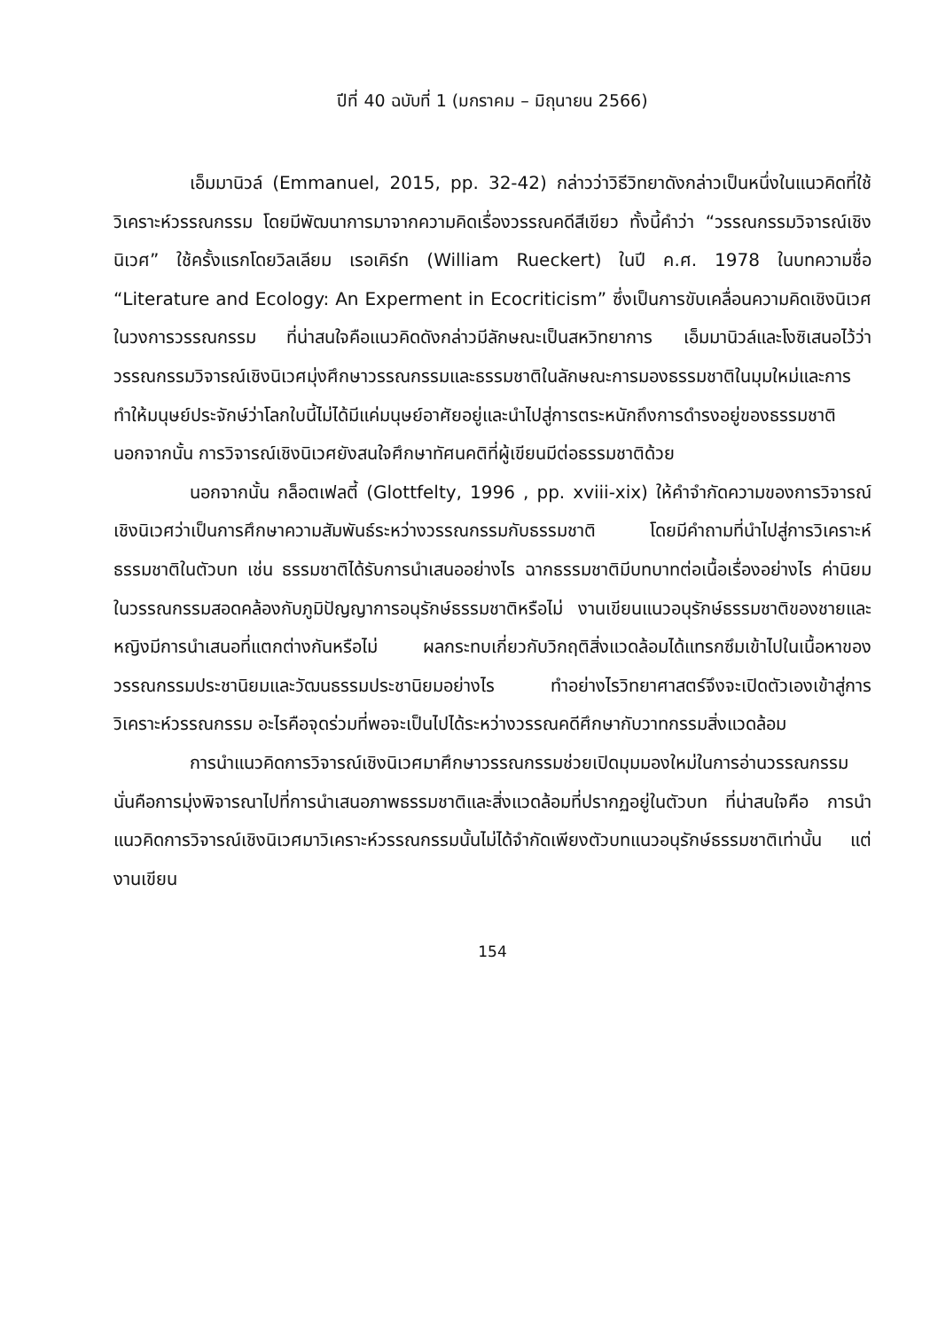ปีที่ 40 ฉบับที่ 1 (มกราคม – มิถุนายน 2566)
เอ็มมานิวล์ (Emmanuel, 2015, pp. 32-42) กล่าวว่าวิธีวิทยาดังกล่าวเป็นหนึ่งในแนวคิดที่ใช้วิเคราะห์วรรณกรรม โดยมีพัฒนาการมาจากความคิดเรื่องวรรณคดีสีเขียว ทั้งนี้คำว่า “วรรณกรรมวิจารณ์เชิงนิเวศ” ใช้ครั้งแรกโดยวิลเลียม เรอเคิร์ท (William Rueckert) ในปี ค.ศ. 1978 ในบทความชื่อ “Literature and Ecology: An Experment in Ecocriticism” ซึ่งเป็นการขับเคลื่อนความคิดเชิงนิเวศในวงการวรรณกรรม ที่น่าสนใจคือแนวคิดดังกล่าวมีลักษณะเป็นสหวิทยาการ เอ็มมานิวล์และโงซิเสนอไว้ว่า วรรณกรรมวิจารณ์เชิงนิเวศมุ่งศึกษาวรรณกรรมและธรรมชาติในลักษณะการมองธรรมชาติในมุมใหม่และการทำให้มนุษย์ประจักษ์ว่าโลกใบนี้ไม่ได้มีแค่มนุษย์อาศัยอยู่และนำไปสู่การตระหนักถึงการดำรงอยู่ของธรรมชาติ นอกจากนั้น การวิจารณ์เชิงนิเวศยังสนใจศึกษาทัศนคติที่ผู้เขียนมีต่อธรรมชาติด้วย
นอกจากนั้น กล็อตเฟลตี้ (Glottfelty, 1996 , pp. xviii-xix) ให้คำจำกัดความของการวิจารณ์เชิงนิเวศว่าเป็นการศึกษาความสัมพันธ์ระหว่างวรรณกรรมกับธรรมชาติ โดยมีคำถามที่นำไปสู่การวิเคราะห์ธรรมชาติในตัวบท เช่น ธรรมชาติได้รับการนำเสนออย่างไร ฉากธรรมชาติมีบทบาทต่อเนื้อเรื่องอย่างไร ค่านิยมในวรรณกรรมสอดคล้องกับภูมิปัญญาการอนุรักษ์ธรรมชาติหรือไม่ งานเขียนแนวอนุรักษ์ธรรมชาติของชายและหญิงมีการนำเสนอที่แตกต่างกันหรือไม่ ผลกระทบเกี่ยวกับวิกฤติสิ่งแวดล้อมได้แทรกซึมเข้าไปในเนื้อหาของวรรณกรรมประชานิยมและวัฒนธรรมประชานิยมอย่างไร ทำอย่างไรวิทยาศาสตร์จึงจะเปิดตัวเองเข้าสู่การวิเคราะห์วรรณกรรม อะไรคือจุดร่วมที่พอจะเป็นไปได้ระหว่างวรรณคดีศึกษากับวาทกรรมสิ่งแวดล้อม
การนำแนวคิดการวิจารณ์เชิงนิเวศมาศึกษาวรรณกรรมช่วยเปิดมุมมองใหม่ในการอ่านวรรณกรรม นั่นคือการมุ่งพิจารณาไปที่การนำเสนอภาพธรรมชาติและสิ่งแวดล้อมที่ปรากฏอยู่ในตัวบท ที่น่าสนใจคือ การนำแนวคิดการวิจารณ์เชิงนิเวศมาวิเคราะห์วรรณกรรมนั้นไม่ได้จำกัดเพียงตัวบทแนวอนุรักษ์ธรรมชาติเท่านั้น แต่งานเขียน
154